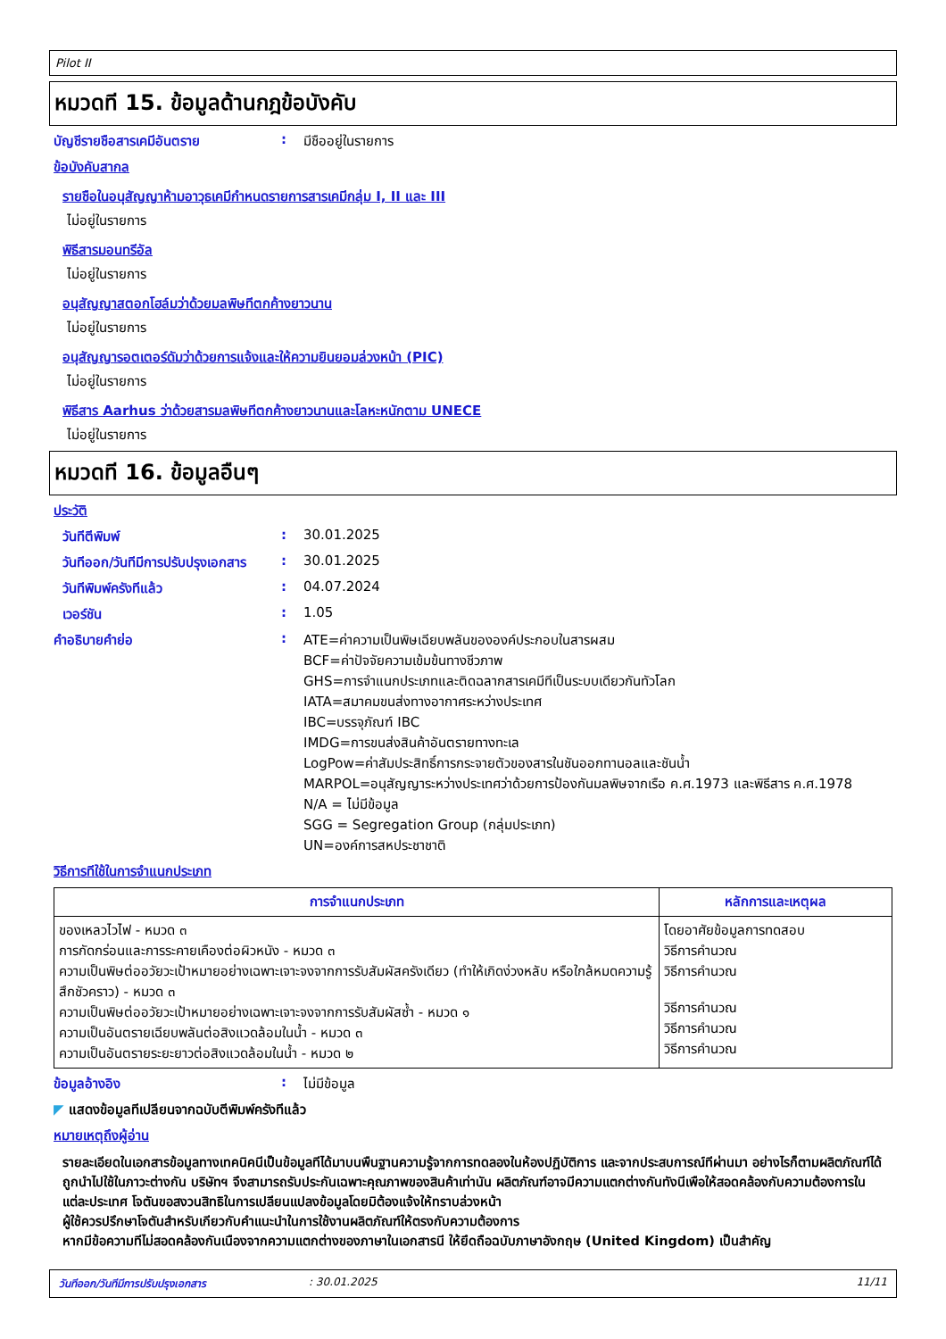Pilot II
หมวดที 15. ข้อมูลด้านกฎข้อบังคับ
บัญชีรายชือสารเคมีอันตราย : มีชืออยู่ในรายการ
ข้อบังคับสากล
รายชือในอนุสัญญาห้ามอาวุธเคมีกำหนดรายการสารเคมีกลุ่ม I, II และ III
ไม่อยู่ในรายการ
พิธีสารมอนทรีอัล
ไม่อยู่ในรายการ
อนุสัญญาสตอกโฮล์มว่าด้วยมลพิษทีตกค้างยาวนาน
ไม่อยู่ในรายการ
อนุสัญญารอตเตอร์ดัมว่าด้วยการแจ้งและให้ความยินยอมล่วงหน้า (PIC)
ไม่อยู่ในรายการ
พิธีสาร Aarhus ว่าด้วยสารมลพิษทีตกค้างยาวนานและโลหะหนักตาม UNECE
ไม่อยู่ในรายการ
หมวดที 16. ข้อมูลอืนๆ
ประวัติ
วันทีตีพิมพ์ : 30.01.2025
วันทีออก/วันทีมีการปรับปรุงเอกสาร
: 30.01.2025
วันทีพิมพ์ครังทีแล้ว : 04.07.2024
เวอร์ชัน : 1.05
คำอธิบายคำย่อ : ATE=ค่าความเป็นพิษเฉียบพลันขององค์ประกอบในสารผสม
BCF=ค่าปัจจัยความเข้มข้นทางชีวภาพ
GHS=การจำแนกประเภทและติดฉลากสารเคมีทีเป็นระบบเดียวกันทัวโลก
IATA=สมาคมขนส่งทางอากาศระหว่างประเทศ
IBC=บรรจุภัณฑ์ IBC
IMDG=การขนส่งสินค้าอันตรายทางทะเล
LogPow=ค่าสัมประสิทธิ์การกระจายตัวของสารในชันออกทานอลและชันน้ำ
MARPOL=อนุสัญญาระหว่างประเทศว่าด้วยการป้องกันมลพิษจากเรือ ค.ศ.1973 และพิธีสาร ค.ศ.1978
N/A = ไม่มีข้อมูล
SGG = Segregation Group (กลุ่มประเภท)
UN=องค์การสหประชาชาติ
วิธีการทีใช้ในการจำแนกประเภท
| การจำแนกประเภท | หลักการและเหตุผล |
| --- | --- |
| ของเหลวไวไฟ - หมวด ๓ การกัดกร่อนและการระคายเคืองต่อผิวหนัง - หมวด ๓ ความเป็นพิษต่ออวัยวะเป้าหมายอย่างเฉพาะเจาะจงจากการรับสัมผัสครังเดียว (ทำให้เกิดง่วงหลับ หรือใกล้หมดความรู้สึกชัวคราว) - หมวด ๓ ความเป็นพิษต่ออวัยวะเป้าหมายอย่างเฉพาะเจาะจงจากการรับสัมผัสซ้ำ - หมวด ๑ ความเป็นอันตรายเฉียบพลันต่อสิงแวดล้อมในน้ำ - หมวด ๓ ความเป็นอันตรายระยะยาวต่อสิงแวดล้อมในน้ำ - หมวด ๒ | โดยอาศัยข้อมูลการทดสอบ วิธีการคำนวณ วิธีการคำนวณ วิธีการคำนวณ วิธีการคำนวณ วิธีการคำนวณ |
ข้อมูลอ้างอิง : ไม่มีข้อมูล
◤ แสดงข้อมูลทีเปลียนจากฉบับตีพิมพ์ครังทีแล้ว
หมายเหตุถึงผู้อ่าน
รายละเอียดในเอกสารข้อมูลทางเทคนิคนีเป็นข้อมูลทีได้มาบนพืนฐานความรู้จากการทดลองในห้องปฏิบัติการ และจากประสบการณ์ทีผ่านมา อย่างไรก็ตามผลิตภัณฑ์ได้ถูกนำไปใช้ในภาวะต่างกัน บริษัทฯ จึงสามารถรับประกันเฉพาะคุณภาพของสินค้าเท่านัน ผลิตภัณฑ์อาจมีความแตกต่างกันทังนีเพือให้สอดคล้องกับความต้องการในแต่ละประเทศ โจตันขอสงวนสิทธิในการเปลียนแปลงข้อมูลโดยมิต้องแจ้งให้ทราบล่วงหน้า
ผู้ใช้ควรปรึกษาโจตันสำหรับเกียวกับคำแนะนำในการใช้งานผลิตภัณฑ์ให้ตรงกับความต้องการ
หากมีข้อความทีไม่สอดคล้องกันเนืองจากความแตกต่างของภาษาในเอกสารนี ให้ยึดถือฉบับภาษาอังกฤษ (United Kingdom) เป็นสำคัญ
วันทีออก/วันทีมีการปรับปรุงเอกสาร: 30.01.2025 11/11